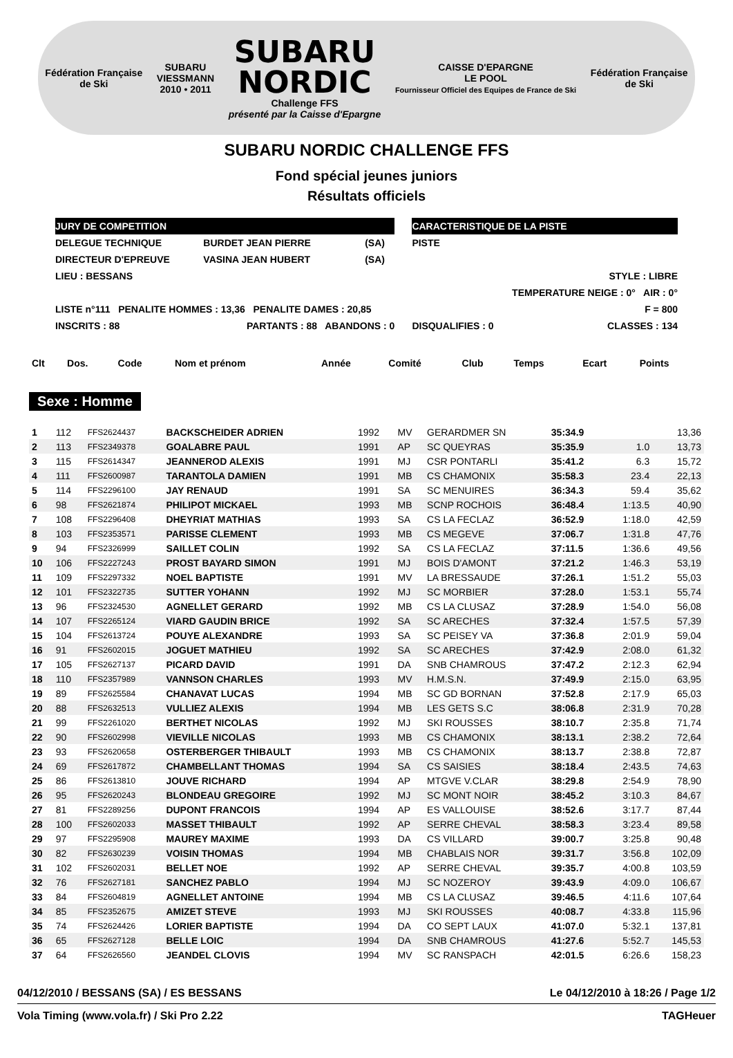Fédération Française
de Ski
SUBARU
VIESSMANN
2010 • 2011
SUBARU
NORDIC
Challenge FFS
présenté par la Caisse d'Epargne
CAISSE D'EPARGNE
LE POOL
Fournisseur Officiel des Equipes de France de Ski
Fédération Française
de Ski
SUBARU NORDIC CHALLENGE FFS
Fond spécial jeunes juniors
Résultats officiels
| JURY DE COMPETITION | | | | CARACTERISTIQUE DE LA PISTE | |
| DELEGUE TECHNIQUE | BURDET JEAN PIERRE | (SA) | | PISTE | |
| DIRECTEUR D'EPREUVE | VASINA JEAN HUBERT | (SA) | | | |
| LIEU : BESSANS | | | | | STYLE : LIBRE |
| | | | | | TEMPERATURE NEIGE : 0° AIR : 0° |
| LISTE n°111 PENALITE HOMMES : 13,36 PENALITE DAMES : 20,85 | | | | | F = 800 |
| INSCRITS : 88 | PARTANTS : 88 ABANDONS : 0 | | | DISQUALIFIES : 0 | CLASSES : 134 |
| Clt | Dos. | Code | Nom et prénom | Année | Comité | Club | Temps | Ecart | Points |
| --- | --- | --- | --- | --- | --- | --- | --- | --- | --- |
Sexe : Homme
| 1 | 112 | FFS2624437 | BACKSCHEIDER ADRIEN | 1992 | MV | GERARDMER SN | 35:34.9 | | 13,36 |
| 2 | 113 | FFS2349378 | GOALABRE PAUL | 1991 | AP | SC QUEYRAS | 35:35.9 | 1.0 | 13,73 |
| 3 | 115 | FFS2614347 | JEANNEROD ALEXIS | 1991 | MJ | CSR PONTARLI | 35:41.2 | 6.3 | 15,72 |
| 4 | 111 | FFS2600987 | TARANTOLA DAMIEN | 1991 | MB | CS CHAMONIX | 35:58.3 | 23.4 | 22,13 |
| 5 | 114 | FFS2296100 | JAY RENAUD | 1991 | SA | SC MENUIRES | 36:34.3 | 59.4 | 35,62 |
| 6 | 98 | FFS2621874 | PHILIPOT MICKAEL | 1993 | MB | SCNP ROCHOIS | 36:48.4 | 1:13.5 | 40,90 |
| 7 | 108 | FFS2296408 | DHEYRIAT MATHIAS | 1993 | SA | CS LA FECLAZ | 36:52.9 | 1:18.0 | 42,59 |
| 8 | 103 | FFS2353571 | PARISSE CLEMENT | 1993 | MB | CS MEGEVE | 37:06.7 | 1:31.8 | 47,76 |
| 9 | 94 | FFS2326999 | SAILLET COLIN | 1992 | SA | CS LA FECLAZ | 37:11.5 | 1:36.6 | 49,56 |
| 10 | 106 | FFS2227243 | PROST BAYARD SIMON | 1991 | MJ | BOIS D'AMONT | 37:21.2 | 1:46.3 | 53,19 |
| 11 | 109 | FFS2297332 | NOEL BAPTISTE | 1991 | MV | LA BRESSAUDE | 37:26.1 | 1:51.2 | 55,03 |
| 12 | 101 | FFS2322735 | SUTTER YOHANN | 1992 | MJ | SC MORBIER | 37:28.0 | 1:53.1 | 55,74 |
| 13 | 96 | FFS2324530 | AGNELLET GERARD | 1992 | MB | CS LA CLUSAZ | 37:28.9 | 1:54.0 | 56,08 |
| 14 | 107 | FFS2265124 | VIARD GAUDIN BRICE | 1992 | SA | SC ARECHES | 37:32.4 | 1:57.5 | 57,39 |
| 15 | 104 | FFS2613724 | POUYE ALEXANDRE | 1993 | SA | SC PEISEY VA | 37:36.8 | 2:01.9 | 59,04 |
| 16 | 91 | FFS2602015 | JOGUET MATHIEU | 1992 | SA | SC ARECHES | 37:42.9 | 2:08.0 | 61,32 |
| 17 | 105 | FFS2627137 | PICARD DAVID | 1991 | DA | SNB CHAMROUS | 37:47.2 | 2:12.3 | 62,94 |
| 18 | 110 | FFS2357989 | VANNSON CHARLES | 1993 | MV | H.M.S.N. | 37:49.9 | 2:15.0 | 63,95 |
| 19 | 89 | FFS2625584 | CHANAVAT LUCAS | 1994 | MB | SC GD BORNAN | 37:52.8 | 2:17.9 | 65,03 |
| 20 | 88 | FFS2632513 | VULLIEZ ALEXIS | 1994 | MB | LES GETS S.C | 38:06.8 | 2:31.9 | 70,28 |
| 21 | 99 | FFS2261020 | BERTHET NICOLAS | 1992 | MJ | SKI ROUSSES | 38:10.7 | 2:35.8 | 71,74 |
| 22 | 90 | FFS2602998 | VIEVILLE NICOLAS | 1993 | MB | CS CHAMONIX | 38:13.1 | 2:38.2 | 72,64 |
| 23 | 93 | FFS2620658 | OSTERBERGER THIBAULT | 1993 | MB | CS CHAMONIX | 38:13.7 | 2:38.8 | 72,87 |
| 24 | 69 | FFS2617872 | CHAMBELLANT THOMAS | 1994 | SA | CS SAISIES | 38:18.4 | 2:43.5 | 74,63 |
| 25 | 86 | FFS2613810 | JOUVE RICHARD | 1994 | AP | MTGVE V.CLAR | 38:29.8 | 2:54.9 | 78,90 |
| 26 | 95 | FFS2620243 | BLONDEAU GREGOIRE | 1992 | MJ | SC MONT NOIR | 38:45.2 | 3:10.3 | 84,67 |
| 27 | 81 | FFS2289256 | DUPONT FRANCOIS | 1994 | AP | ES VALLOUISE | 38:52.6 | 3:17.7 | 87,44 |
| 28 | 100 | FFS2602033 | MASSET THIBAULT | 1992 | AP | SERRE CHEVAL | 38:58.3 | 3:23.4 | 89,58 |
| 29 | 97 | FFS2295908 | MAUREY MAXIME | 1993 | DA | CS VILLARD | 39:00.7 | 3:25.8 | 90,48 |
| 30 | 82 | FFS2630239 | VOISIN THOMAS | 1994 | MB | CHABLAIS NOR | 39:31.7 | 3:56.8 | 102,09 |
| 31 | 102 | FFS2602031 | BELLET NOE | 1992 | AP | SERRE CHEVAL | 39:35.7 | 4:00.8 | 103,59 |
| 32 | 76 | FFS2627181 | SANCHEZ PABLO | 1994 | MJ | SC NOZEROY | 39:43.9 | 4:09.0 | 106,67 |
| 33 | 84 | FFS2604819 | AGNELLET ANTOINE | 1994 | MB | CS LA CLUSAZ | 39:46.5 | 4:11.6 | 107,64 |
| 34 | 85 | FFS2352675 | AMIZET STEVE | 1993 | MJ | SKI ROUSSES | 40:08.7 | 4:33.8 | 115,96 |
| 35 | 74 | FFS2624426 | LORIER BAPTISTE | 1994 | DA | CO SEPT LAUX | 41:07.0 | 5:32.1 | 137,81 |
| 36 | 65 | FFS2627128 | BELLE LOIC | 1994 | DA | SNB CHAMROUS | 41:27.6 | 5:52.7 | 145,53 |
| 37 | 64 | FFS2626560 | JEANDEL CLOVIS | 1994 | MV | SC RANSPACH | 42:01.5 | 6:26.6 | 158,23 |
04/12/2010 / BESSANS (SA) / ES BESSANS Le 04/12/2010 à 18:26 / Page 1/2
Vola Timing (www.vola.fr) / Ski Pro 2.22 TAGHeuer